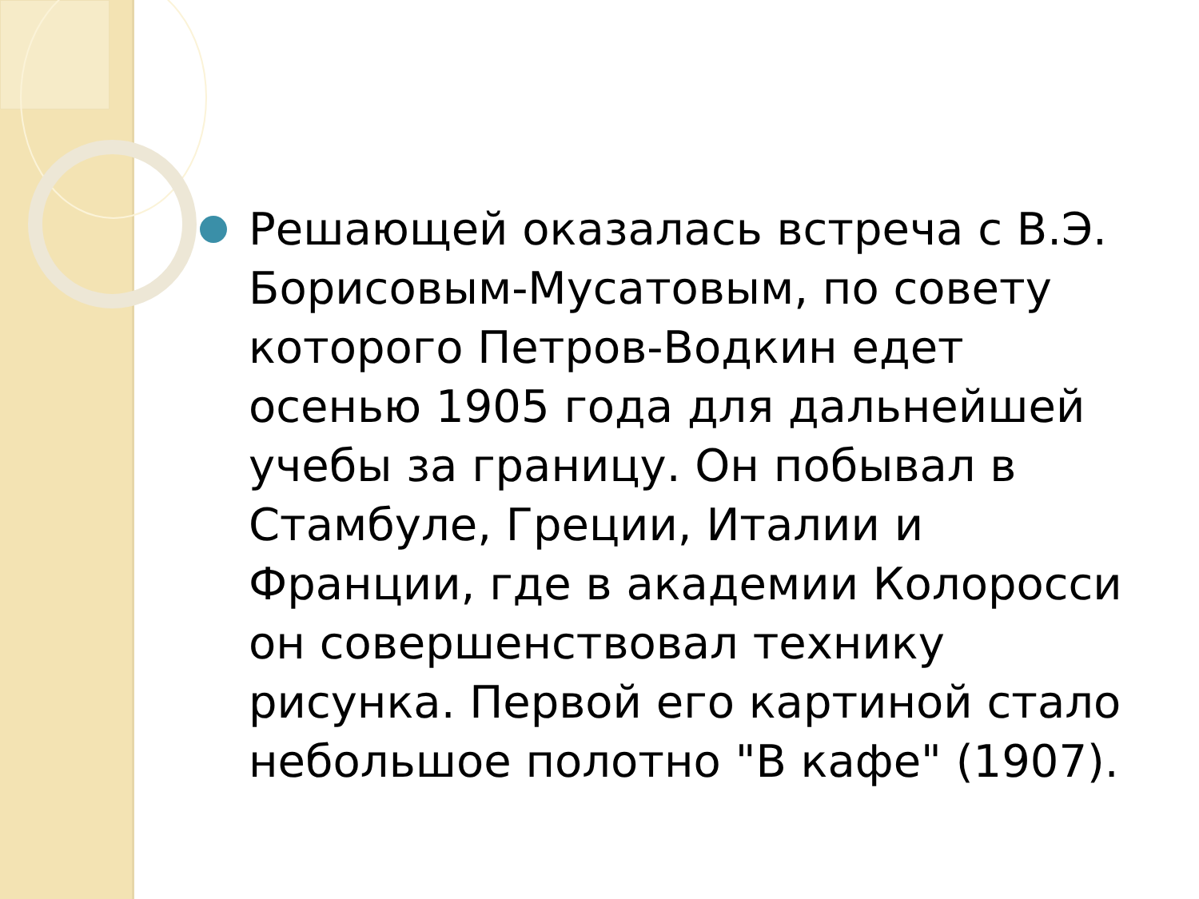Решающей оказалась встреча с В.Э. Борисовым-Мусатовым, по совету которого Петров-Водкин едет осенью 1905 года для дальнейшей учебы за границу. Он побывал в Стамбуле, Греции, Италии и Франции, где в академии Колоросси он совершенствовал технику рисунка. Первой его картиной стало небольшое полотно "В кафе" (1907).